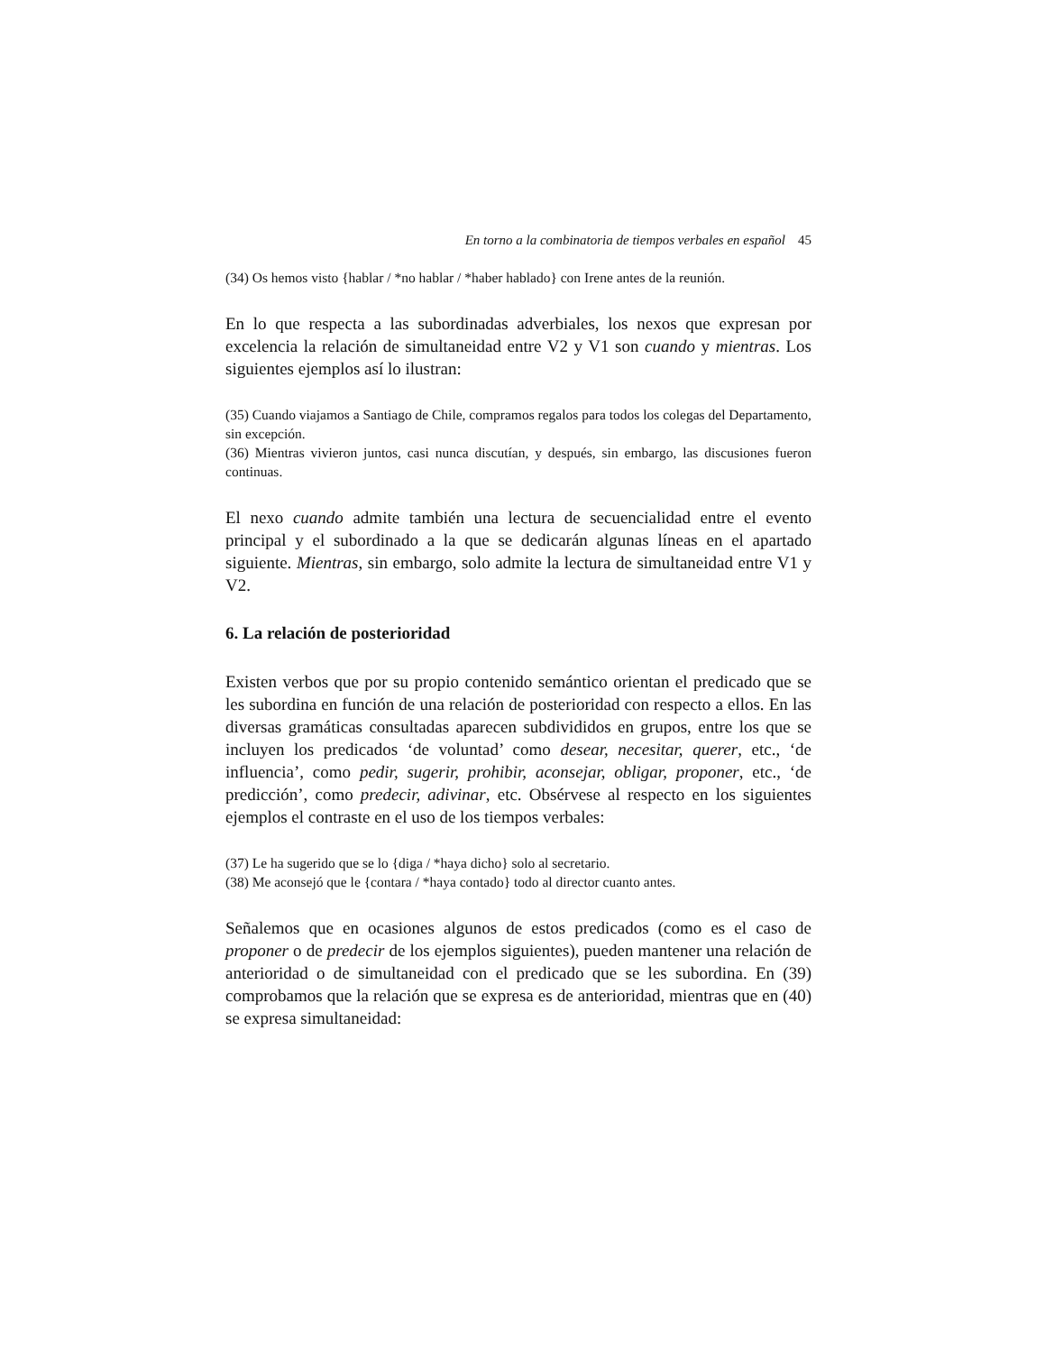En torno a la combinatoria de tiempos verbales en español 45
(34) Os hemos visto {hablar / *no hablar / *haber hablado} con Irene antes de la reunión.
En lo que respecta a las subordinadas adverbiales, los nexos que expresan por excelencia la relación de simultaneidad entre V2 y V1 son cuando y mientras. Los siguientes ejemplos así lo ilustran:
(35) Cuando viajamos a Santiago de Chile, compramos regalos para todos los colegas del Departamento, sin excepción.
(36) Mientras vivieron juntos, casi nunca discutían, y después, sin embargo, las discusiones fueron continuas.
El nexo cuando admite también una lectura de secuencialidad entre el evento principal y el subordinado a la que se dedicarán algunas líneas en el apartado siguiente. Mientras, sin embargo, solo admite la lectura de simultaneidad entre V1 y V2.
6. La relación de posterioridad
Existen verbos que por su propio contenido semántico orientan el predicado que se les subordina en función de una relación de posterioridad con respecto a ellos. En las diversas gramáticas consultadas aparecen subdivididos en grupos, entre los que se incluyen los predicados ‘de voluntad’ como desear, necesitar, querer, etc., ‘de influencia’, como pedir, sugerir, prohibir, aconsejar, obligar, proponer, etc., ‘de predicción’, como predecir, adivinar, etc. Obsérvese al respecto en los siguientes ejemplos el contraste en el uso de los tiempos verbales:
(37) Le ha sugerido que se lo {diga / *haya dicho} solo al secretario.
(38) Me aconsejó que le {contara / *haya contado} todo al director cuanto antes.
Señalemos que en ocasiones algunos de estos predicados (como es el caso de proponer o de predecir de los ejemplos siguientes), pueden mantener una relación de anterioridad o de simultaneidad con el predicado que se les subordina. En (39) comprobamos que la relación que se expresa es de anterioridad, mientras que en (40) se expresa simultaneidad: